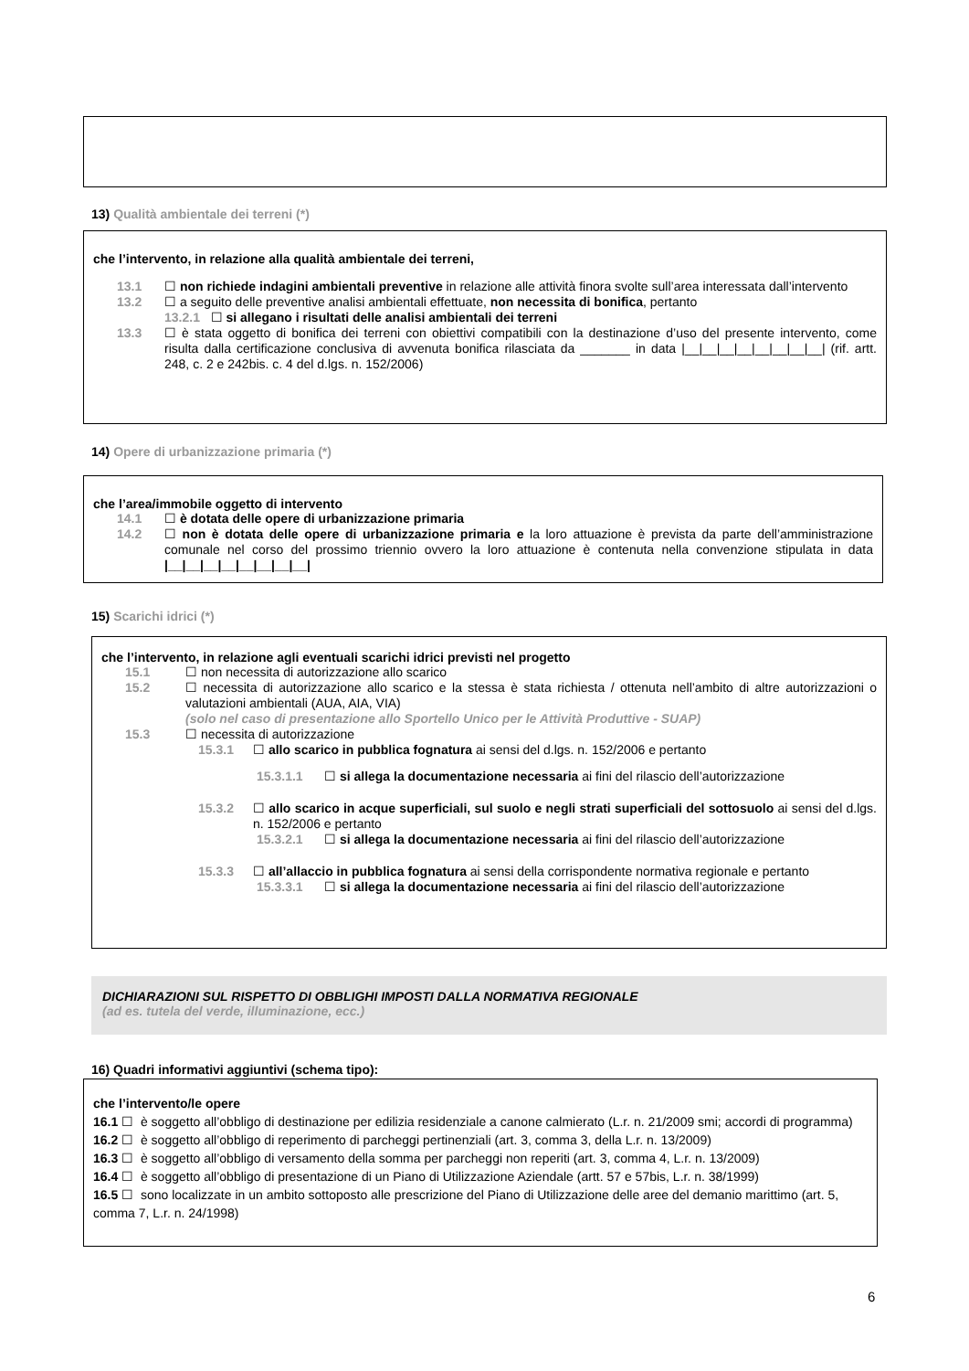13) Qualità ambientale dei terreni (*)
che l’intervento, in relazione alla qualità ambientale dei terreni,
13.1 ☐ non richiede indagini ambientali preventive in relazione alle attività finora svolte sull’area interessata dall’intervento
13.2 ☐ a seguito delle preventive analisi ambientali effettuate, non necessita di bonifica, pertanto
13.2.1 ☐ si allegano i risultati delle analisi ambientali dei terreni
13.3 ☐ è stata oggetto di bonifica dei terreni con obiettivi compatibili con la destinazione d’uso del presente intervento, come risulta dalla certificazione conclusiva di avvenuta bonifica rilasciata da _______ in data |__|__|__|__|__|__|__|__| (rif. artt. 248, c. 2 e 242bis. c. 4 del d.lgs. n. 152/2006)
14) Opere di urbanizzazione primaria (*)
che l’area/immobile oggetto di intervento
14.1 ☐ è dotata delle opere di urbanizzazione primaria
14.2 ☐ non è dotata delle opere di urbanizzazione primaria e la loro attuazione è prevista da parte dell’amministrazione comunale nel corso del prossimo triennio ovvero la loro attuazione è contenuta nella convenzione stipulata in data |__|__|__|__|__|__|__|__|
15) Scarichi idrici (*)
che l’intervento, in relazione agli eventuali scarichi idrici previsti nel progetto
15.1 ☐ non necessita di autorizzazione allo scarico
15.2 ☐ necessita di autorizzazione allo scarico e la stessa è stata richiesta / ottenuta nell’ambito di altre autorizzazioni o valutazioni ambientali (AUA, AIA, VIA)
(solo nel caso di presentazione allo Sportello Unico per le Attività Produttive - SUAP)
15.3 ☐ necessita di autorizzazione
15.3.1 ☐ allo scarico in pubblica fognatura ai sensi del d.lgs. n. 152/2006 e pertanto
15.3.1.1 ☐ si allega la documentazione necessaria ai fini del rilascio dell’autorizzazione
15.3.2 ☐ allo scarico in acque superficiali, sul suolo e negli strati superficiali del sottosuolo ai sensi del d.lgs. n. 152/2006 e pertanto
15.3.2.1 ☐ si allega la documentazione necessaria ai fini del rilascio dell’autorizzazione
15.3.3 ☐ all’allaccio in pubblica fognatura ai sensi della corrispondente normativa regionale e pertanto
15.3.3.1 ☐ si allega la documentazione necessaria ai fini del rilascio dell’autorizzazione
DICHIARAZIONI SUL RISPETTO DI OBBLIGHI IMPOSTI DALLA NORMATIVA REGIONALE
(ad es. tutela del verde, illuminazione, ecc.)
16) Quadri informativi aggiuntivi (schema tipo):
che l’intervento/le opere
16.1 ☐ è soggetto all’obbligo di destinazione per edilizia residenziale a canone calmierato (L.r. n. 21/2009 smi; accordi di programma)
16.2 ☐ è soggetto all’obbligo di reperimento di parcheggi pertinenziali (art. 3, comma 3, della L.r. n. 13/2009)
16.3 ☐ è soggetto all’obbligo di versamento della somma per parcheggi non reperiti (art. 3, comma 4, L.r. n. 13/2009)
16.4 ☐ è soggetto all’obbligo di presentazione di un Piano di Utilizzazione Aziendale (artt. 57 e 57bis, L.r. n. 38/1999)
16.5 ☐ sono localizzate in un ambito sottoposto alle prescrizione del Piano di Utilizzazione delle aree del demanio marittimo (art. 5, comma 7, L.r. n. 24/1998)
6